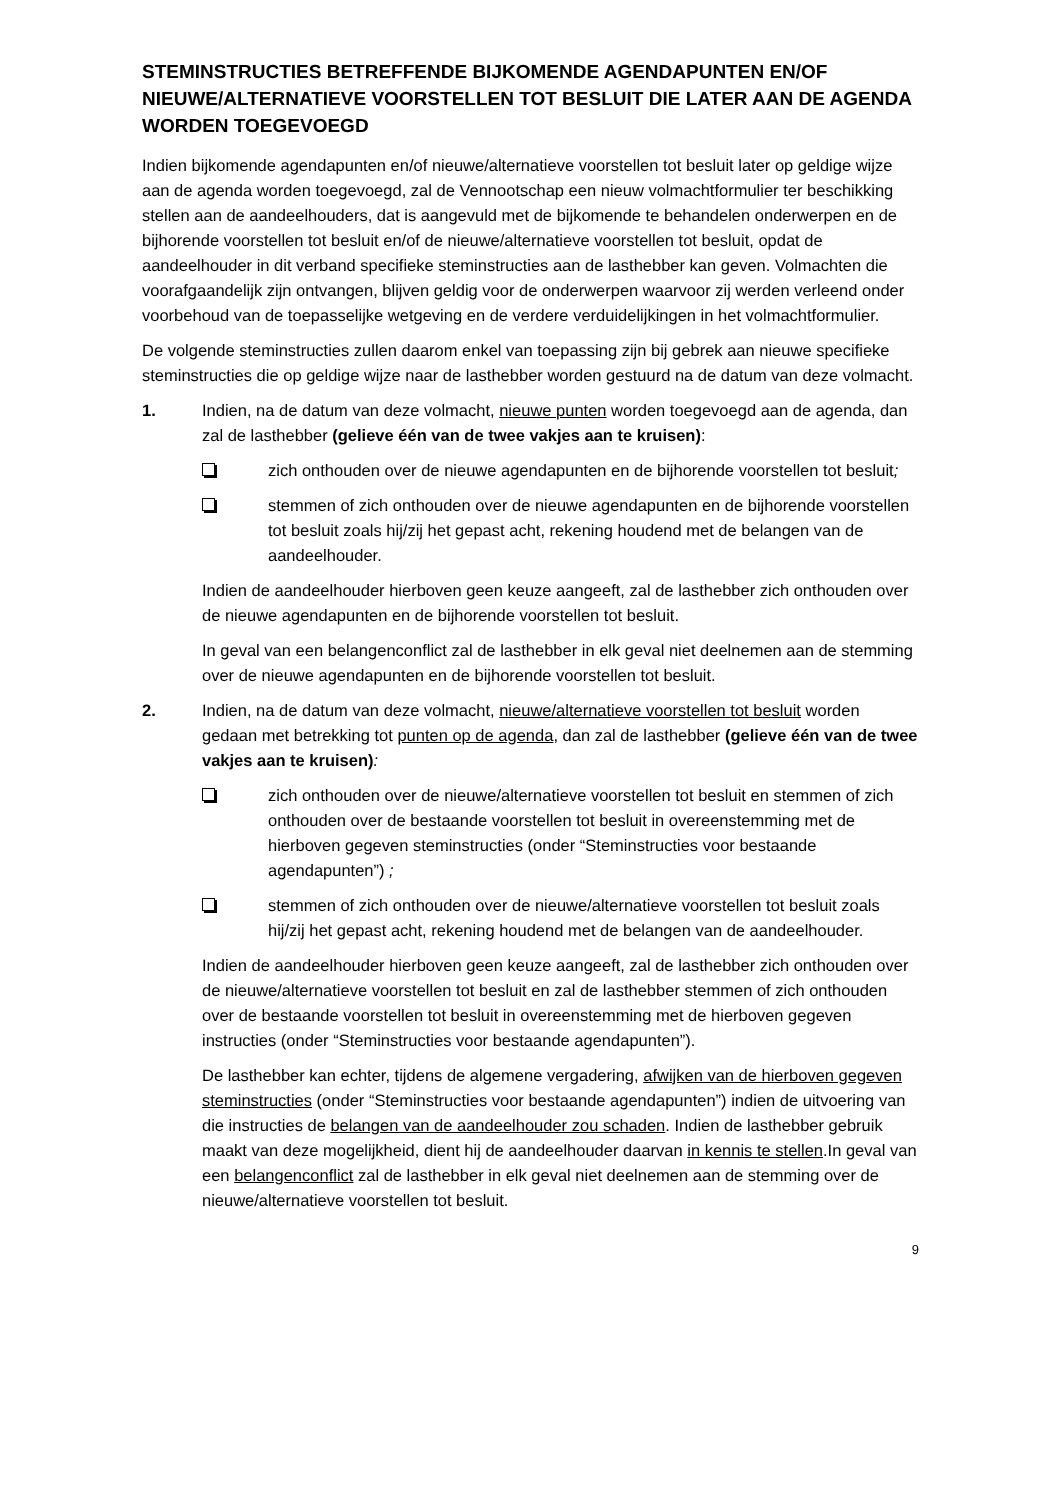STEMINSTRUCTIES BETREFFENDE BIJKOMENDE AGENDAPUNTEN EN/OF NIEUWE/ALTERNATIEVE VOORSTELLEN TOT BESLUIT DIE LATER AAN DE AGENDA WORDEN TOEGEVOEGD
Indien bijkomende agendapunten en/of nieuwe/alternatieve voorstellen tot besluit later op geldige wijze aan de agenda worden toegevoegd, zal de Vennootschap een nieuw volmachtformulier ter beschikking stellen aan de aandeelhouders, dat is aangevuld met de bijkomende te behandelen onderwerpen en de bijhorende voorstellen tot besluit en/of de nieuwe/alternatieve voorstellen tot besluit, opdat de aandeelhouder in dit verband specifieke steminstructies aan de lasthebber kan geven. Volmachten die voorafgaandelijk zijn ontvangen, blijven geldig voor de onderwerpen waarvoor zij werden verleend onder voorbehoud van de toepasselijke wetgeving en de verdere verduidelijkingen in het volmachtformulier.
De volgende steminstructies zullen daarom enkel van toepassing zijn bij gebrek aan nieuwe specifieke steminstructies die op geldige wijze naar de lasthebber worden gestuurd na de datum van deze volmacht.
1. Indien, na de datum van deze volmacht, nieuwe punten worden toegevoegd aan de agenda, dan zal de lasthebber (gelieve één van de twee vakjes aan te kruisen):
zich onthouden over de nieuwe agendapunten en de bijhorende voorstellen tot besluit;
stemmen of zich onthouden over de nieuwe agendapunten en de bijhorende voorstellen tot besluit zoals hij/zij het gepast acht, rekening houdend met de belangen van de aandeelhouder.
Indien de aandeelhouder hierboven geen keuze aangeeft, zal de lasthebber zich onthouden over de nieuwe agendapunten en de bijhorende voorstellen tot besluit.
In geval van een belangenconflict zal de lasthebber in elk geval niet deelnemen aan de stemming over de nieuwe agendapunten en de bijhorende voorstellen tot besluit.
2. Indien, na de datum van deze volmacht, nieuwe/alternatieve voorstellen tot besluit worden gedaan met betrekking tot punten op de agenda, dan zal de lasthebber (gelieve één van de twee vakjes aan te kruisen):
zich onthouden over de nieuwe/alternatieve voorstellen tot besluit en stemmen of zich onthouden over de bestaande voorstellen tot besluit in overeenstemming met de hierboven gegeven steminstructies (onder “Steminstructies voor bestaande agendapunten”) ;
stemmen of zich onthouden over de nieuwe/alternatieve voorstellen tot besluit zoals hij/zij het gepast acht, rekening houdend met de belangen van de aandeelhouder.
Indien de aandeelhouder hierboven geen keuze aangeeft, zal de lasthebber zich onthouden over de nieuwe/alternatieve voorstellen tot besluit en zal de lasthebber stemmen of zich onthouden over de bestaande voorstellen tot besluit in overeenstemming met de hierboven gegeven instructies (onder “Steminstructies voor bestaande agendapunten”).
De lasthebber kan echter, tijdens de algemene vergadering, afwijken van de hierboven gegeven steminstructies (onder “Steminstructies voor bestaande agendapunten”) indien de uitvoering van die instructies de belangen van de aandeelhouder zou schaden. Indien de lasthebber gebruik maakt van deze mogelijkheid, dient hij de aandeelhouder daarvan in kennis te stellen.In geval van een belangenconflict zal de lasthebber in elk geval niet deelnemen aan de stemming over de nieuwe/alternatieve voorstellen tot besluit.
9